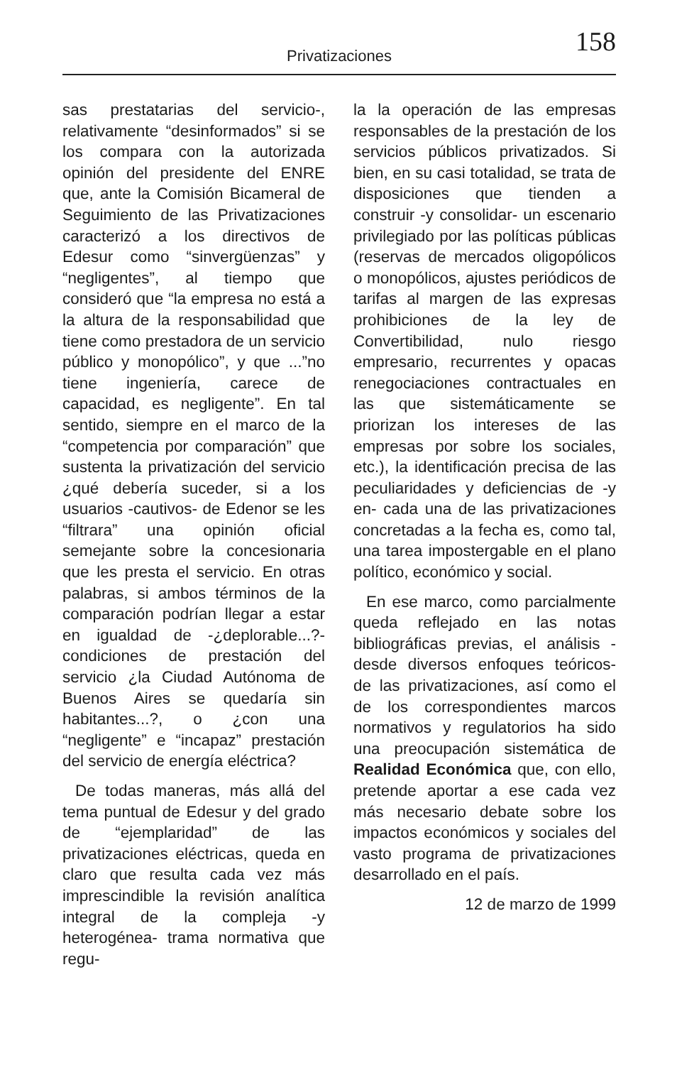Privatizaciones
158
sas prestatarias del servicio-, relativamente “desinformados” si se los compara con la autorizada opinión del presidente del ENRE que, ante la Comisión Bicameral de Seguimiento de las Privatizaciones caracterizó a los directivos de Edesur como “sinvergüenzas” y “negligentes”, al tiempo que consideró que “la empresa no está a la altura de la responsabilidad que tiene como prestadora de un servicio público y monopólico”, y que ...”no tiene ingeniería, carece de capacidad, es negligente”. En tal sentido, siempre en el marco de la “competencia por comparación” que sustenta la privatización del servicio ¿qué debería suceder, si a los usuarios -cautivos- de Edenor se les “filtrara” una opinión oficial semejante sobre la concesionaria que les presta el servicio. En otras palabras, si ambos términos de la comparación podrían llegar a estar en igualdad de -¿deplorable...?- condiciones de prestación del servicio ¿la Ciudad Autónoma de Buenos Aires se quedaría sin habitantes...?, o ¿con una “negligente” e “incapaz” prestación del servicio de energía eléctrica?
De todas maneras, más allá del tema puntual de Edesur y del grado de “ejemplaridad” de las privatizaciones eléctricas, queda en claro que resulta cada vez más imprescindible la revisión analítica integral de la compleja -y heterogénea- trama normativa que regu-
la la operación de las empresas responsables de la prestación de los servicios públicos privatizados. Si bien, en su casi totalidad, se trata de disposiciones que tienden a construir -y consolidar- un escenario privilegiado por las políticas públicas (reservas de mercados oligopólicos o monopólicos, ajustes periódicos de tarifas al margen de las expresas prohibiciones de la ley de Convertibilidad, nulo riesgo empresario, recurrentes y opacas renegociaciones contractuales en las que sistemáticamente se priorizan los intereses de las empresas por sobre los sociales, etc.), la identificación precisa de las peculiaridades y deficiencias de -y en- cada una de las privatizaciones concretadas a la fecha es, como tal, una tarea impostergable en el plano político, económico y social.
En ese marco, como parcialmente queda reflejado en las notas bibliográficas previas, el análisis -desde diversos enfoques teóricos- de las privatizaciones, así como el de los correspondientes marcos normativos y regulatorios ha sido una preocupación sistemática de Realidad Económica que, con ello, pretende aportar a ese cada vez más necesario debate sobre los impactos económicos y sociales del vasto programa de privatizaciones desarrollado en el país.
12 de marzo de 1999